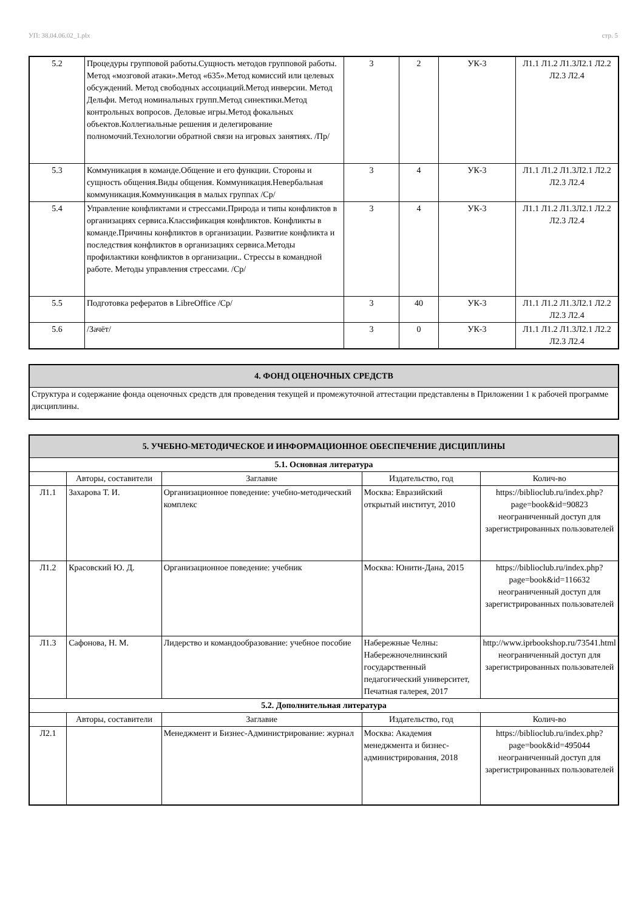УП: 38.04.06.02_1.plx стр. 5
| 5.2 | Процедуры групповой работы.Сущность методов групповой работы. Метод «мозговой атаки».Метод «635».Метод комиссий или целевых обсуждений. Метод свободных ассоциаций.Метод инверсии. Метод Дельфи. Метод номинальных групп.Метод синектики.Метод контрольных вопросов. Деловые игры.Метод фокальных объектов.Коллегиальные решения и делегирование полномочий.Технологии обратной связи на игровых занятиях. /Пр/ | 3 | 2 | УК-3 | Л1.1 Л1.2 Л1.3Л2.1 Л2.2 Л2.3 Л2.4 |
| 5.3 | Коммуникация в команде.Общение и его функции. Стороны и сущность общения.Виды общения. Коммуникация.Невербальная коммуникация.Коммуникация в малых группах /Ср/ | 3 | 4 | УК-3 | Л1.1 Л1.2 Л1.3Л2.1 Л2.2 Л2.3 Л2.4 |
| 5.4 | Управление конфликтами и стрессами.Природа и типы конфликтов в организациях сервиса.Классификация конфликтов. Конфликты в команде.Причины конфликтов в организации. Развитие конфликта и последствия конфликтов в организациях сервиса.Методы профилактики конфликтов в организации.. Стрессы в командной работе. Методы управления стрессами. /Ср/ | 3 | 4 | УК-3 | Л1.1 Л1.2 Л1.3Л2.1 Л2.2 Л2.3 Л2.4 |
| 5.5 | Подготовка рефератов в LibreOffice /Ср/ | 3 | 40 | УК-3 | Л1.1 Л1.2 Л1.3Л2.1 Л2.2 Л2.3 Л2.4 |
| 5.6 | /Зачёт/ | 3 | 0 | УК-3 | Л1.1 Л1.2 Л1.3Л2.1 Л2.2 Л2.3 Л2.4 |
| 4. ФОНД ОЦЕНОЧНЫХ СРЕДСТВ |
| Структура и содержание фонда оценочных средств для проведения текущей и промежуточной аттестации представлены в Приложении 1 к рабочей программе дисциплины. |
| 5. УЧЕБНО-МЕТОДИЧЕСКОЕ И ИНФОРМАЦИОННОЕ ОБЕСПЕЧЕНИЕ ДИСЦИПЛИНЫ | | | | |
| 5.1. Основная литература | | | | |
| | Авторы, составители | Заглавие | Издательство, год | Колич-во |
| Л1.1 | Захарова Т. И. | Организационное поведение: учебно-методический комплекс | Москва: Евразийский открытый институт, 2010 | https://biblioclub.ru/index.php? page=book&id=90823 неограниченный доступ для зарегистрированных пользователей |
| Л1.2 | Красовский Ю. Д. | Организационное поведение: учебник | Москва: Юнити-Дана, 2015 | https://biblioclub.ru/index.php? page=book&id=116632 неограниченный доступ для зарегистрированных пользователей |
| Л1.3 | Сафонова, Н. М. | Лидерство и командообразование: учебное пособие | Набережные Челны: Набережночелнинский государственный педагогический университет, Печатная галерея, 2017 | http://www.iprbookshop.ru/73541.html неограниченный доступ для зарегистрированных пользователей |
| 5.2. Дополнительная литература | | | | |
| | Авторы, составители | Заглавие | Издательство, год | Колич-во |
| Л2.1 | | Менеджмент и Бизнес-Администрирование: журнал | Москва: Академия менеджмента и бизнес-администрирования, 2018 | https://biblioclub.ru/index.php? page=book&id=495044 неограниченный доступ для зарегистрированных пользователей |